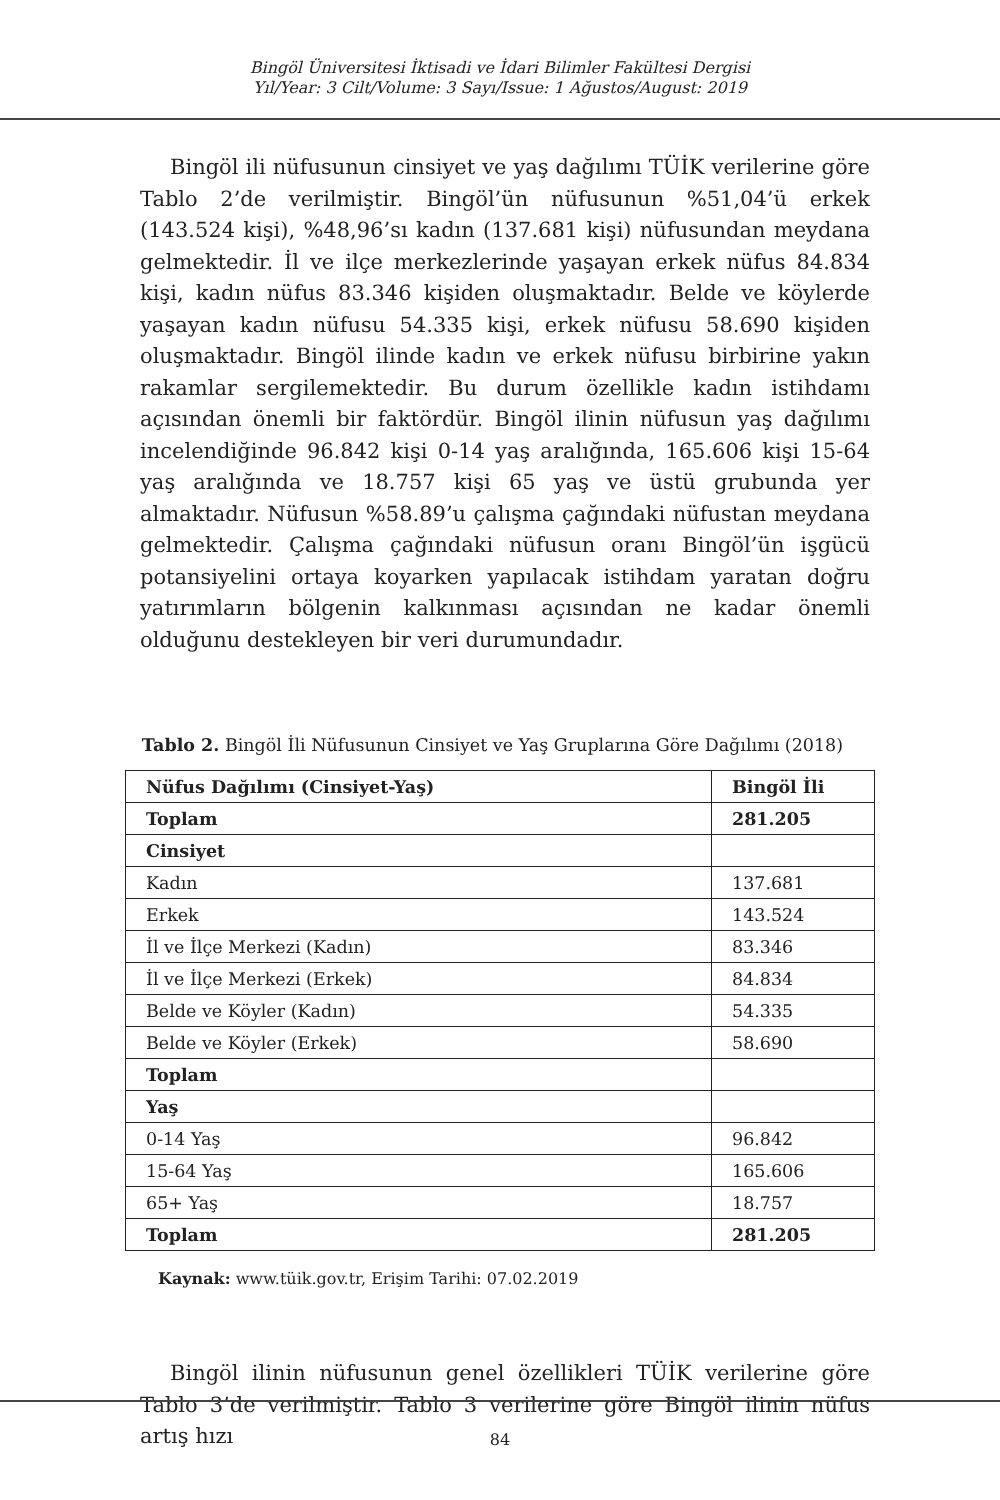Bingöl Üniversitesi İktisadi ve İdari Bilimler Fakültesi Dergisi
Yıl/Year: 3 Cilt/Volume: 3 Sayı/Issue: 1 Ağustos/August: 2019
Bingöl ili nüfusunun cinsiyet ve yaş dağılımı TÜİK verilerine göre Tablo 2’de verilmiştir. Bingöl’ün nüfusunun %51,04’ü erkek (143.524 kişi), %48,96’sı kadın (137.681 kişi) nüfusundan meydana gelmektedir. İl ve ilçe merkezlerinde yaşayan erkek nüfus 84.834 kişi, kadın nüfus 83.346 kişiden oluşmaktadır. Belde ve köylerde yaşayan kadın nüfusu 54.335 kişi, erkek nüfusu 58.690 kişiden oluşmaktadır. Bingöl ilinde kadın ve erkek nüfusu birbirine yakın rakamlar sergilemektedir. Bu durum özellikle kadın istihdamı açısından önemli bir faktördür. Bingöl ilinin nüfusun yaş dağılımı incelendiğinde 96.842 kişi 0-14 yaş aralığında, 165.606 kişi 15-64 yaş aralığında ve 18.757 kişi 65 yaş ve üstü grubunda yer almaktadır. Nüfusun %58.89’u çalışma çağındaki nüfustan meydana gelmektedir. Çalışma çağındaki nüfusun oranı Bingöl’ün işgücü potansiyelini ortaya koyarken yapılacak istihdam yaratan doğru yatırımların bölgenin kalkınması açısından ne kadar önemli olduğunu destekleyen bir veri durumundadır.
Tablo 2. Bingöl İli Nüfusunun Cinsiyet ve Yaş Gruplarına Göre Dağılımı (2018)
| Nüfus Dağılımı (Cinsiyet-Yaş) | Bingöl İli |
| --- | --- |
| Toplam | 281.205 |
| Cinsiyet | |
| Kadın | 137.681 |
| Erkek | 143.524 |
| İl ve İlçe Merkezi (Kadın) | 83.346 |
| İl ve İlçe Merkezi (Erkek) | 84.834 |
| Belde ve Köyler (Kadın) | 54.335 |
| Belde ve Köyler (Erkek) | 58.690 |
| Toplam | |
| Yaş | |
| 0-14 Yaş | 96.842 |
| 15-64 Yaş | 165.606 |
| 65+ Yaş | 18.757 |
| Toplam | 281.205 |
Kaynak: www.tüik.gov.tr, Erişim Tarihi: 07.02.2019
Bingöl ilinin nüfusunun genel özellikleri TÜİK verilerine göre Tablo 3’de verilmiştir. Tablo 3 verilerine göre Bingöl ilinin nüfus artış hızı
84